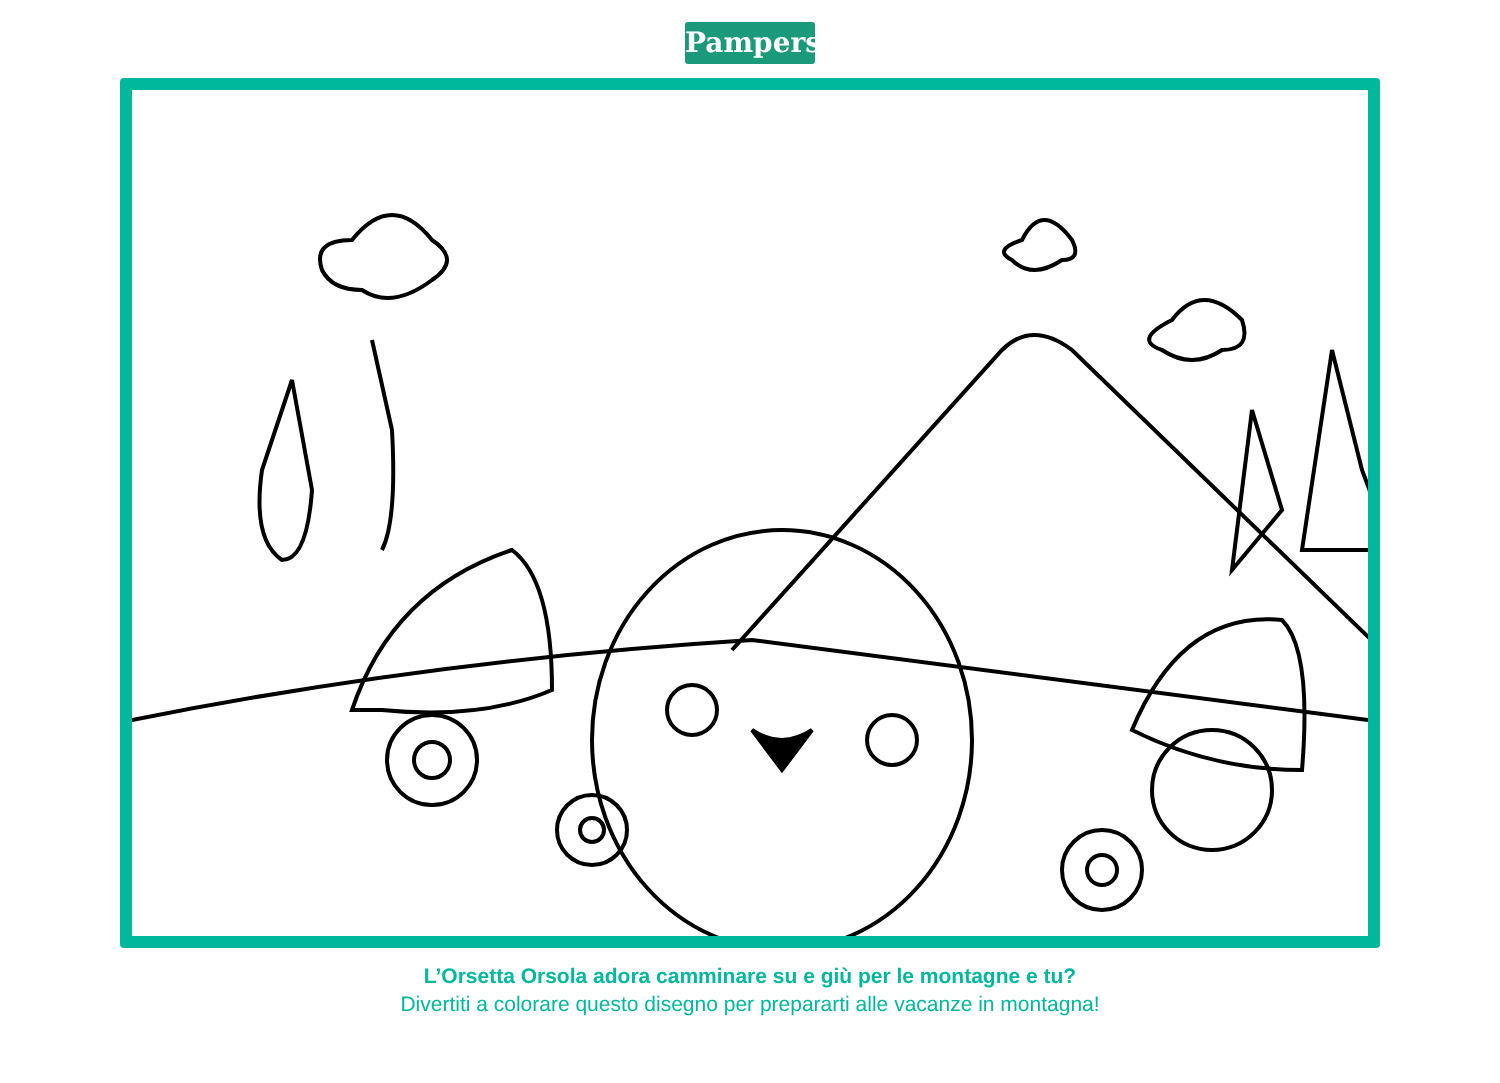Pampers
L’Orsetta Orsola adora camminare su e giù per le montagne e tu?
Divertiti a colorare questo disegno per prepararti alle vacanze in montagna!